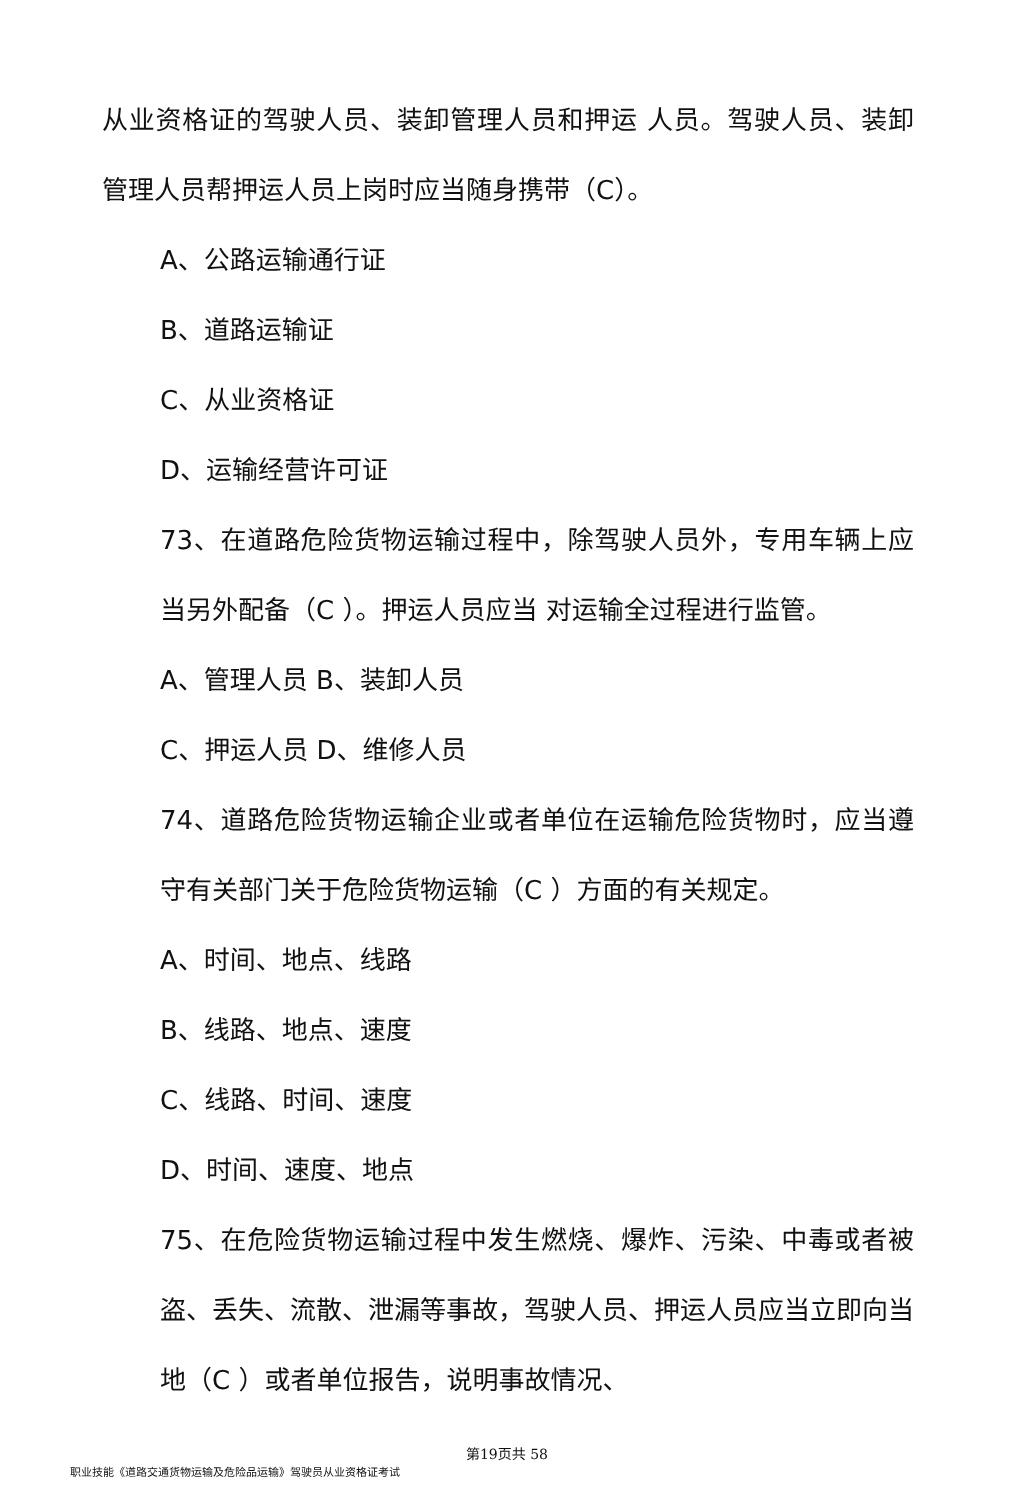从业资格证的驾驶人员、装卸管理人员和押运 人员。驾驶人员、装卸管理人员帮押运人员上岗时应当随身携带（C）。
A、公路运输通行证
B、道路运输证
C、从业资格证
D、运输经营许可证
73、在道路危险货物运输过程中，除驾驶人员外，专用车辆上应当另外配备（C ）。押运人员应当 对运输全过程进行监管。
A、管理人员 B、装卸人员
C、押运人员 D、维修人员
74、道路危险货物运输企业或者单位在运输危险货物时，应当遵守有关部门关于危险货物运输（C ）方面的有关规定。
A、时间、地点、线路
B、线路、地点、速度
C、线路、时间、速度
D、时间、速度、地点
75、在危险货物运输过程中发生燃烧、爆炸、污染、中毒或者被盗、丢失、流散、泄漏等事故，驾驶人员、押运人员应当立即向当地（C ）或者单位报告，说明事故情况、
第19页共 58
职业技能《道路交通货物运输及危险品运输》驾驶员从业资格证考试